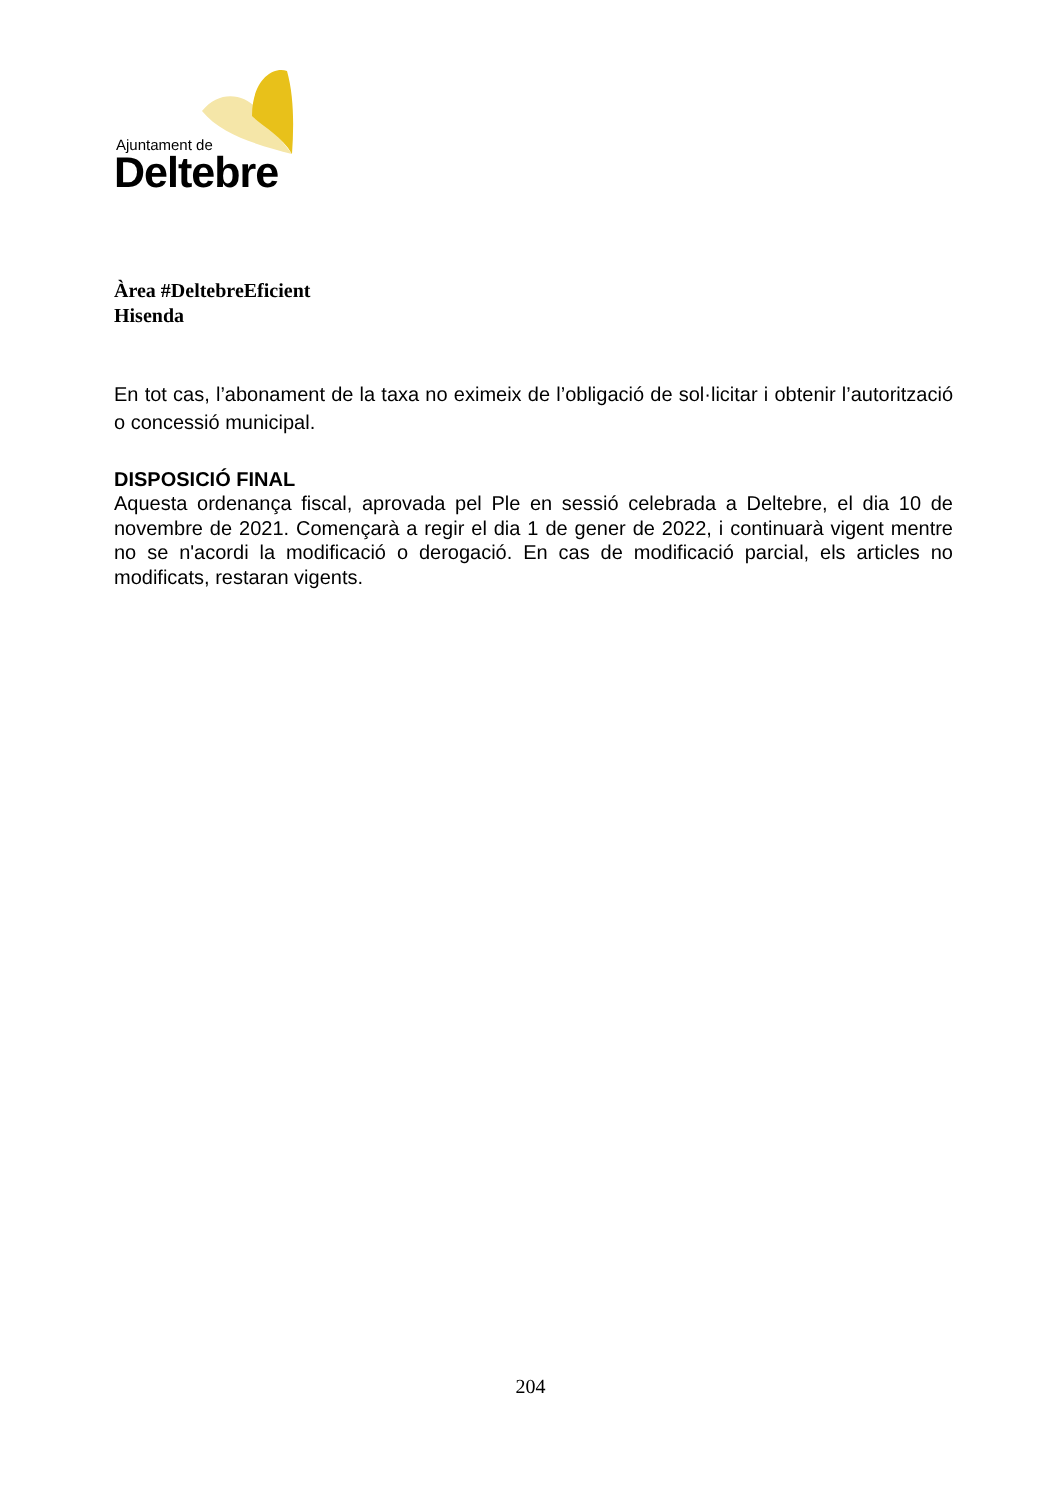Ajuntament de
Deltebre
Àrea #DeltebreEficient
Hisenda
En tot cas, l’abonament de la taxa no eximeix de l’obligació de sol·licitar i obtenir l’autorització o concessió municipal.
DISPOSICIÓ FINAL
Aquesta ordenança fiscal, aprovada pel Ple en sessió celebrada a Deltebre, el dia 10 de novembre de 2021. Començarà a regir el dia 1 de gener de 2022, i continuarà vigent mentre no se n'acordi la modificació o derogació. En cas de modificació parcial, els articles no modificats, restaran vigents.
204